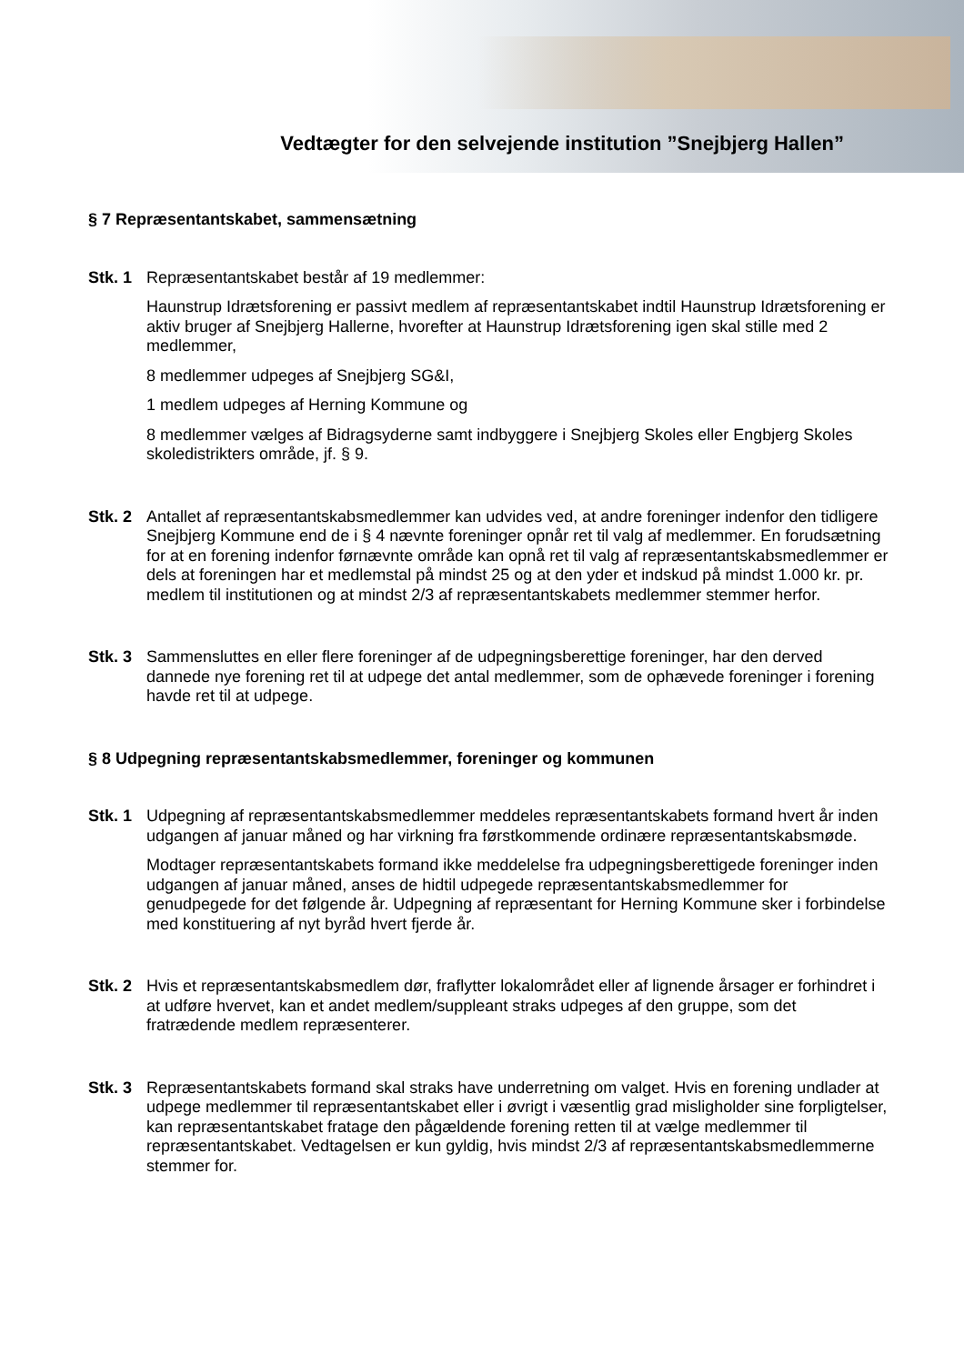Vedtægter for den selvejende institution ”Snejbjerg Hallen”
§ 7 Repræsentantskabet, sammensætning
Stk. 1
Repræsentantskabet består af 19 medlemmer:
Haunstrup Idrætsforening er passivt medlem af repræsentantskabet indtil Haunstrup Idrætsforening er aktiv bruger af Snejbjerg Hallerne, hvorefter at Haunstrup Idrætsforening igen skal stille med 2 medlemmer,
8 medlemmer udpeges af Snejbjerg SG&I,
1 medlem udpeges af Herning Kommune og
8 medlemmer vælges af Bidragsyderne samt indbyggere i Snejbjerg Skoles eller Engbjerg Skoles skoledistrikters område, jf. § 9.
Stk. 2
Antallet af repræsentantskabsmedlemmer kan udvides ved, at andre foreninger indenfor den tidligere Snejbjerg Kommune end de i § 4 nævnte foreninger opnår ret til valg af medlemmer. En forudsætning for at en forening indenfor førnævnte område kan opnå ret til valg af repræsentantskabsmedlemmer er dels at foreningen har et medlemstal på mindst 25 og at den yder et indskud på mindst 1.000 kr. pr. medlem til institutionen og at mindst 2/3 af repræsentantskabets medlemmer stemmer herfor.
Stk. 3
Sammensluttes en eller flere foreninger af de udpegningsberettige foreninger, har den derved dannede nye forening ret til at udpege det antal medlemmer, som de ophævede foreninger i forening havde ret til at udpege.
§ 8 Udpegning repræsentantskabsmedlemmer, foreninger og kommunen
Stk. 1
Udpegning af repræsentantskabsmedlemmer meddeles repræsentantskabets formand hvert år inden udgangen af januar måned og har virkning fra førstkommende ordinære repræsentantskabsmøde.
Modtager repræsentantskabets formand ikke meddelelse fra udpegningsberettigede foreninger inden udgangen af januar måned, anses de hidtil udpegede repræsentantskabsmedlemmer for genudpegede for det følgende år. Udpegning af repræsentant for Herning Kommune sker i forbindelse med konstituering af nyt byråd hvert fjerde år.
Stk. 2
Hvis et repræsentantskabsmedlem dør, fraflytter lokalområdet eller af lignende årsager er forhindret i at udføre hvervet, kan et andet medlem/suppleant straks udpeges af den gruppe, som det fratrædende medlem repræsenterer.
Stk. 3
Repræsentantskabets formand skal straks have underretning om valget. Hvis en forening undlader at udpege medlemmer til repræsentantskabet eller i øvrigt i væsentlig grad misligholder sine forpligtelser, kan repræsentantskabet fratage den pågældende forening retten til at vælge medlemmer til repræsentantskabet. Vedtagelsen er kun gyldig, hvis mindst 2/3 af repræsentantskabsmedlemmerne stemmer for.